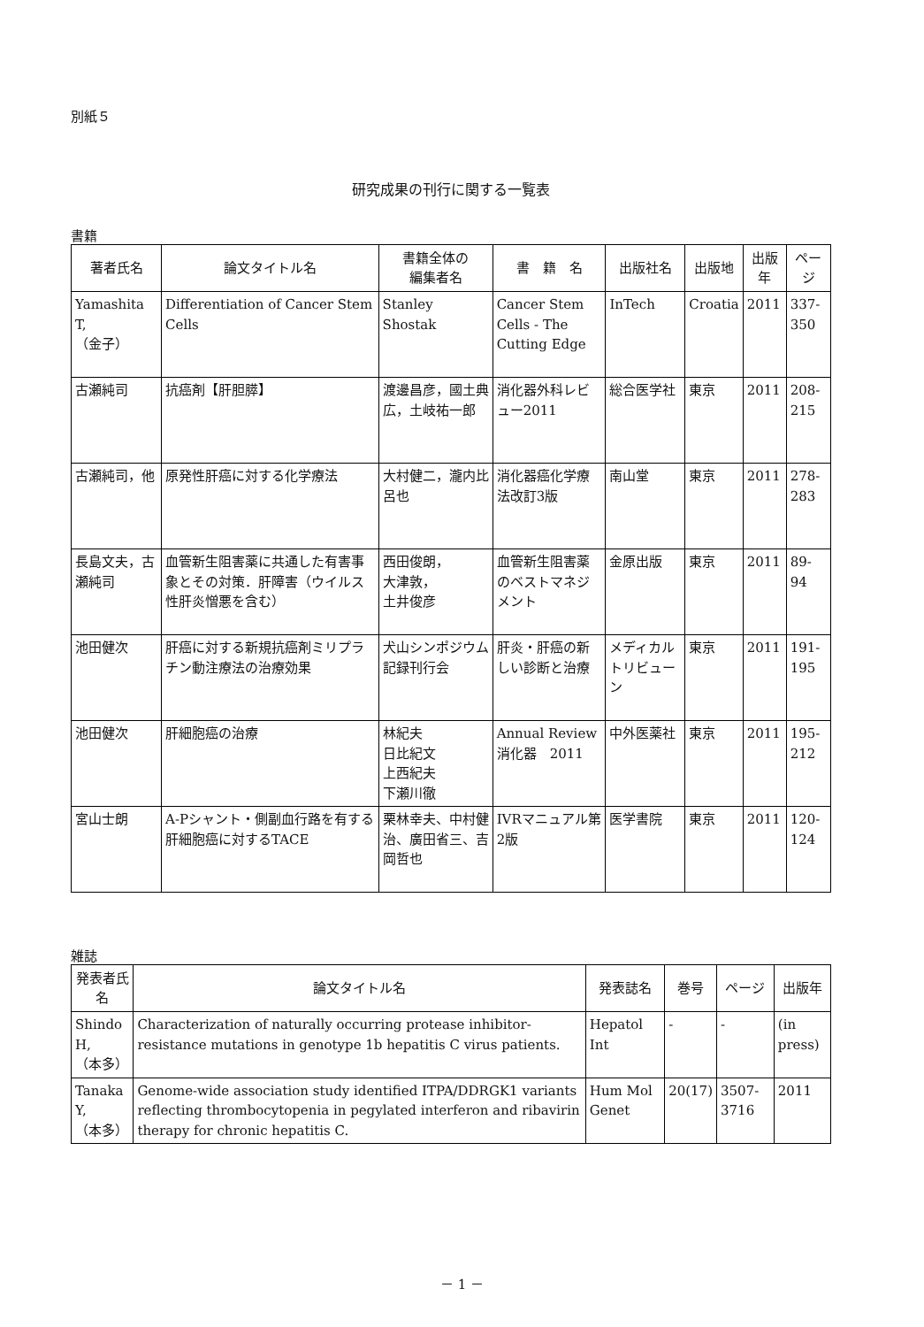別紙５
研究成果の刊行に関する一覧表
書籍
| 著者氏名 | 論文タイトル名 | 書籍全体の 編集者名 | 書 籍 名 | 出版社名 | 出版地 | 出版年 | ページ |
| --- | --- | --- | --- | --- | --- | --- | --- |
| Yamashita T, （金子） | Differentiation of Cancer Stem Cells | Stanley Shostak | Cancer Stem Cells - The Cutting Edge | InTech | Croatia | 2011 | 337-350 |
| 古瀬純司 | 抗癌剤【肝胆膵】 | 渡邊昌彦，國土典広，土岐祐一郎 | 消化器外科レビュー2011 | 総合医学社 | 東京 | 2011 | 208-215 |
| 古瀬純司，他 | 原発性肝癌に対する化学療法 | 大村健二，瀧内比呂也 | 消化器癌化学療法改訂3版 | 南山堂 | 東京 | 2011 | 278-283 |
| 長島文夫，古瀬純司 | 血管新生阻害薬に共通した有害事象とその対策．肝障害（ウイルス性肝炎憎悪を含む） | 西田俊朗， 大津敦， 土井俊彦 | 血管新生阻害薬のベストマネジメント | 金原出版 | 東京 | 2011 | 89-94 |
| 池田健次 | 肝癌に対する新規抗癌剤ミリプラチン動注療法の治療効果 | 犬山シンポジウム記録刊行会 | 肝炎・肝癌の新しい診断と治療 | メディカルトリビューン | 東京 | 2011 | 191-195 |
| 池田健次 | 肝細胞癌の治療 | 林紀夫 日比紀文 上西紀夫 下瀬川徹 | Annual Review消化器 2011 | 中外医薬社 | 東京 | 2011 | 195-212 |
| 宮山士朗 | A-Pシャント・側副血行路を有する肝細胞癌に対するTACE | 栗林幸夫、中村健治、廣田省三、吉岡哲也 | IVRマニュアル第2版 | 医学書院 | 東京 | 2011 | 120-124 |
雑誌
| 発表者氏名 | 論文タイトル名 | 発表誌名 | 巻号 | ページ | 出版年 |
| --- | --- | --- | --- | --- | --- |
| Shindo H, （本多） | Characterization of naturally occurring protease inhibitor-resistance mutations in genotype 1b hepatitis C virus patients. | Hepatol Int | - | - | (in press) |
| Tanaka Y, （本多） | Genome-wide association study identified ITPA/DDRGK1 variants reflecting thrombocytopenia in pegylated interferon and ribavirin therapy for chronic hepatitis C. | Hum Mol Genet | 20(17) | 3507-3716 | 2011 |
－ 1 －